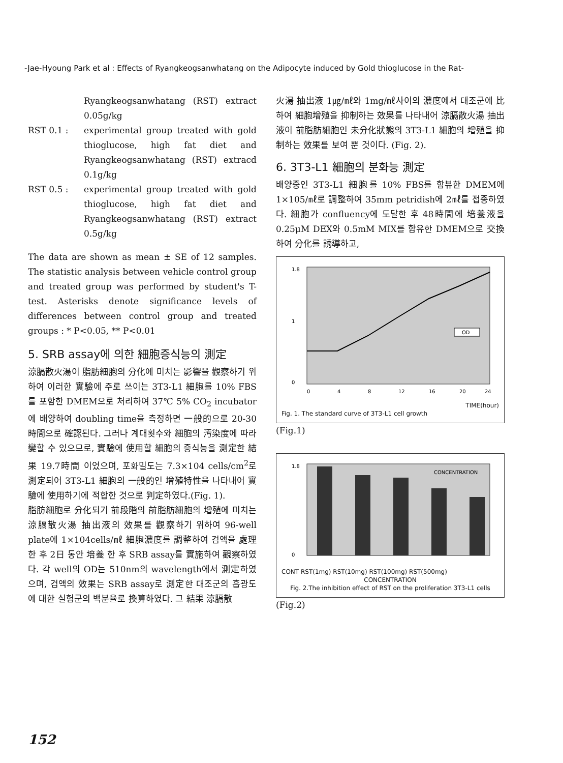-Jae-Hyoung Park et al : Effects of Ryangkeogsanwhatang on the Adipocyte induced by Gold thioglucose in the Rat-
Ryangkeogsanwhatang (RST) extract 0.05g/kg
RST 0.1 : experimental group treated with gold thioglucose, high fat diet and Ryangkeogsanwhatang (RST) extracd 0.1g/kg
RST 0.5 : experimental group treated with gold thioglucose, high fat diet and Ryangkeogsanwhatang (RST) extract 0.5g/kg
The data are shown as mean ± SE of 12 samples. The statistic analysis between vehicle control group and treated group was performed by student's T-test. Asterisks denote significance levels of differences between control group and treated groups : * P<0.05, ** P<0.01
5. SRB assay에 의한 細胞증식능의 測定
涼膈散火湯이 脂肪細胞의 分化에 미치는 影響을 觀察하기 위하여 이러한 實驗에 주로 쓰이는 3T3-L1 細胞를 10% FBS를 포함한 DMEM으로 처리하여 37℃ 5% CO<sub>2</sub> incubator에 배양하여 doubling time을 측정하면 一般的으로 20-30時間으로 確認된다. 그러나 계대횟수와 細胞의 汚染度에 따라 變할 수 있으므로, 實驗에 使用할 細胞의 증식능을 測定한 結果 19.7時間 이었으며, 포화밀도는 7.3×104 cells/cm<sup>2</sup>로 測定되어 3T3-L1 細胞의 一般的인 增殖特性을 나타내어 實驗에 使用하기에 적합한 것으로 判定하였다.(Fig. 1).
脂肪細胞로 分化되기 前段階의 前脂肪細胞의 增殖에 미치는 涼膈散火湯 抽出液의 效果를 觀察하기 위하여 96-well plate에 1×104cells/㎖ 細胞濃度를 調整하여 검액을 處理한 후 2日 동안 培養 한 후 SRB assay를 實施하여 觀察하였다. 각 well의 OD는 510nm의 wavelength에서 測定하였으며, 검액의 效果는 SRB assay로 測定한 대조군의 흡광도에 대한 실험군의 백분율로 換算하였다. 그 結果 涼膈散
火湯 抽出液 1㎍/㎖와 1mg/㎖사이의 濃度에서 대조군에 比하여 細胞增殖을 抑制하는 效果를 나타내어 涼膈散火湯 抽出液이 前脂肪細胞인 未分化狀態의 3T3-L1 細胞의 增殖을 抑制하는 效果를 보여 뿐 것이다. (Fig. 2).
6. 3T3-L1 細胞의 분화능 測定
배양중인 3T3-L1 細胞를 10% FBS를 함뷰한 DMEM에 1×105/㎖로 調整하여 35mm petridish에 2㎖를 접종하였다. 細胞가 confluency에 도달한 후 48時間에 培養液을 0.25μM DEX와 0.5mM MIX를 함유한 DMEM으로 交換하여 分化를 誘導하고,
1.8
1
0
0
4
8
12
16
20
24
OD
TIME(hour)
Fig. 1. The standard curve of 3T3-L1 cell growth
(Fig.1)
1.8
0
CONCENTRATION
CONT RST(1mg) RST(10mg) RST(100mg) RST(500mg)
CONCENTRATION
Fig. 2.The inhibition effect of RST on the proliferation 3T3-L1 cells
(Fig.2)
152